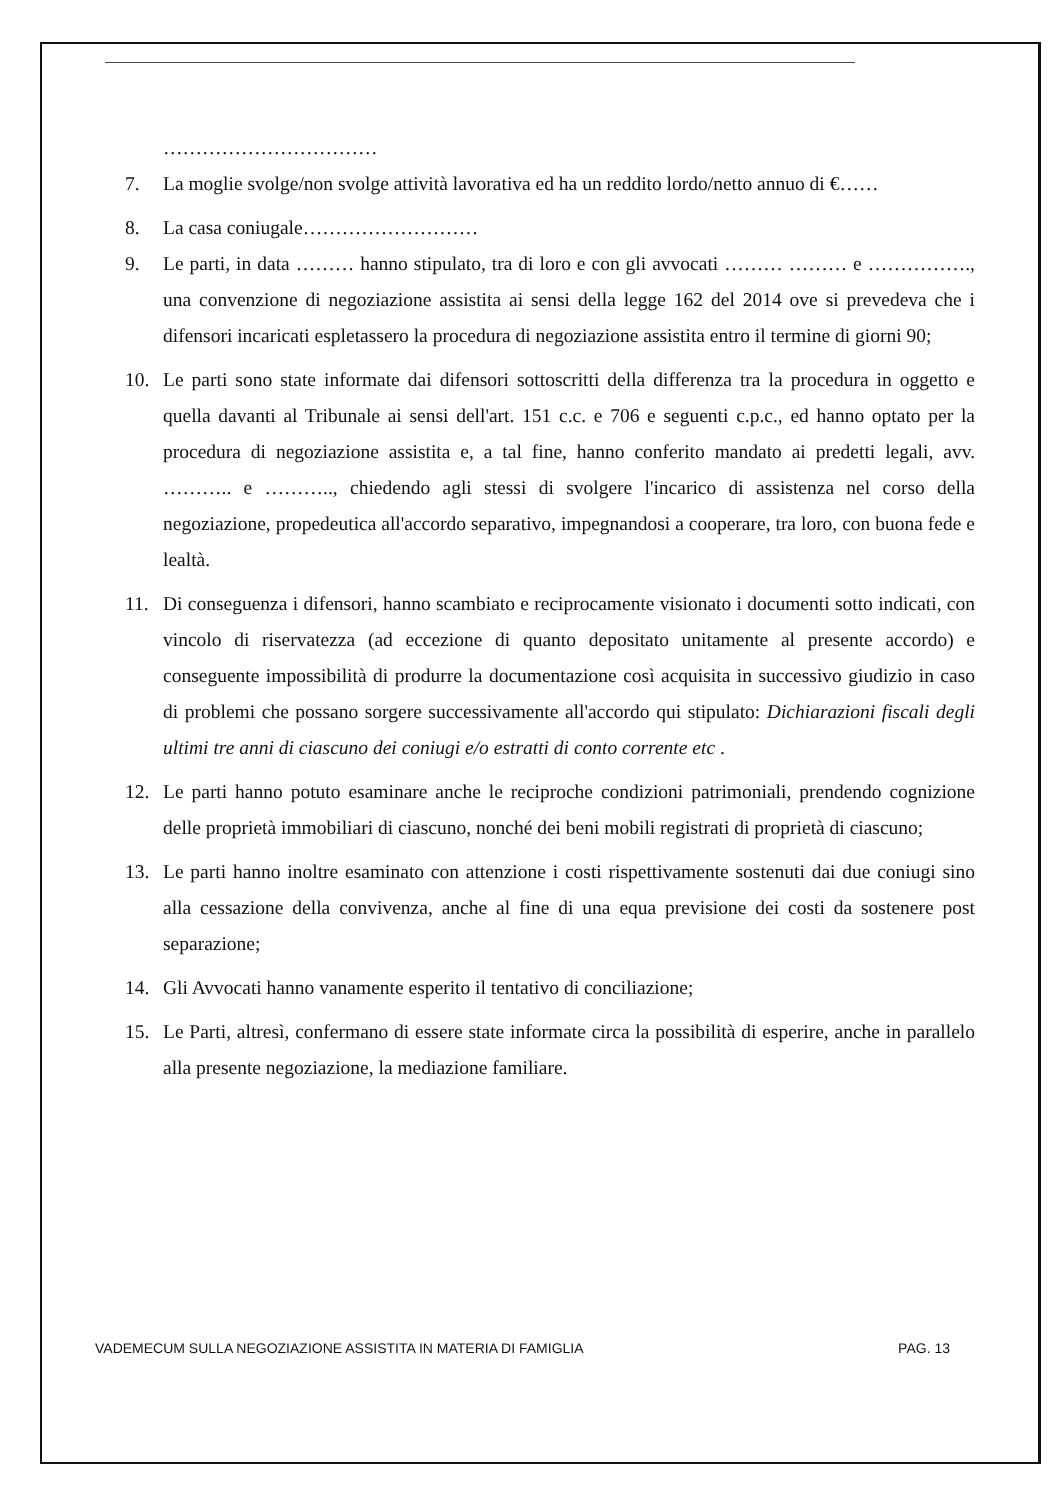……………………………
7. La moglie svolge/non svolge attività lavorativa ed ha un reddito lordo/netto annuo di €……
8. La casa coniugale………………………
9. Le parti, in data ……… hanno stipulato, tra di loro e con gli avvocati ……… ……… e ……………., una convenzione di negoziazione assistita ai sensi della legge 162 del 2014 ove si prevedeva che i difensori incaricati espletassero la procedura di negoziazione assistita entro il termine di giorni 90;
10. Le parti sono state informate dai difensori sottoscritti della differenza tra la procedura in oggetto e quella davanti al Tribunale ai sensi dell'art. 151 c.c. e 706 e seguenti c.p.c., ed hanno optato per la procedura di negoziazione assistita e, a tal fine, hanno conferito mandato ai predetti legali, avv. ……….. e ……….., chiedendo agli stessi di svolgere l'incarico di assistenza nel corso della negoziazione, propedeutica all'accordo separativo, impegnandosi a cooperare, tra loro, con buona fede e lealtà.
11. Di conseguenza i difensori, hanno scambiato e reciprocamente visionato i documenti sotto indicati, con vincolo di riservatezza (ad eccezione di quanto depositato unitamente al presente accordo) e conseguente impossibilità di produrre la documentazione così acquisita in successivo giudizio in caso di problemi che possano sorgere successivamente all'accordo qui stipulato: Dichiarazioni fiscali degli ultimi tre anni di ciascuno dei coniugi e/o estratti di conto corrente etc .
12. Le parti hanno potuto esaminare anche le reciproche condizioni patrimoniali, prendendo cognizione delle proprietà immobiliari di ciascuno, nonché dei beni mobili registrati di proprietà di ciascuno;
13. Le parti hanno inoltre esaminato con attenzione i costi rispettivamente sostenuti dai due coniugi sino alla cessazione della convivenza, anche al fine di una equa previsione dei costi da sostenere post separazione;
14. Gli Avvocati hanno vanamente esperito il tentativo di conciliazione;
15. Le Parti, altresì, confermano di essere state informate circa la possibilità di esperire, anche in parallelo alla presente negoziazione, la mediazione familiare.
VADEMECUM SULLA NEGOZIAZIONE ASSISTITA IN MATERIA DI FAMIGLIA PAG. 13